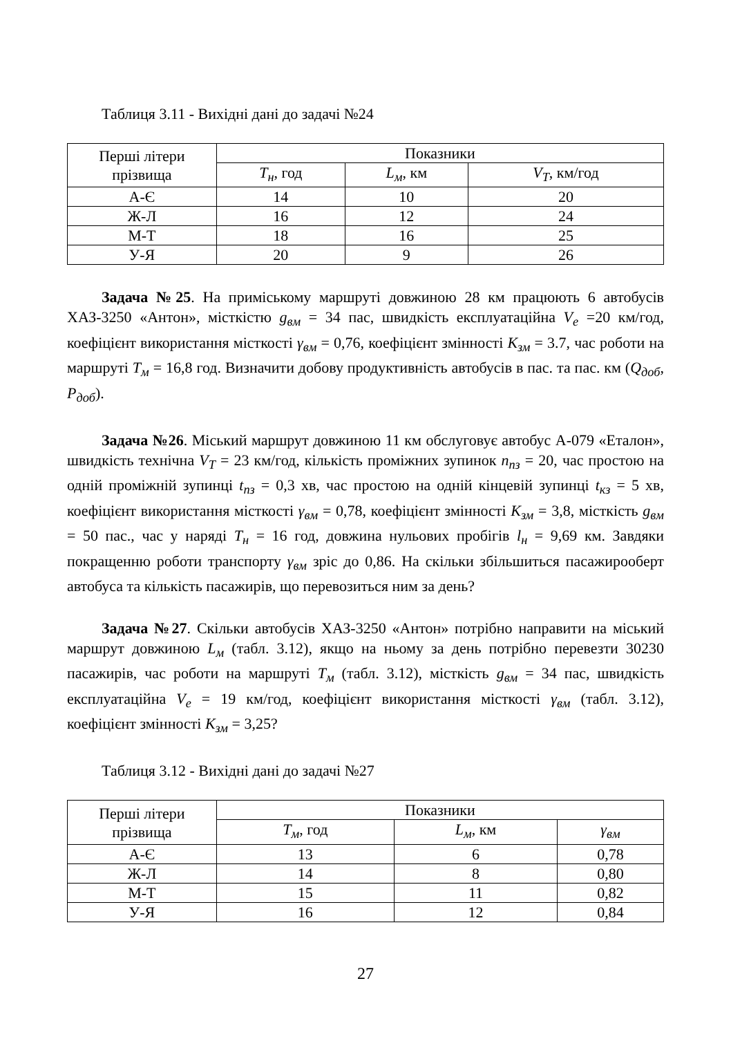Таблиця 3.11 - Вихідні дані до задачі №24
| Перші літери прізвища | Показники | | |
| --- | --- | --- | --- |
| | T<sub>н</sub> , год | L<sub>м</sub> , км | V<sub>T</sub> , км/год |
| А-Є | 14 | 10 | 20 |
| Ж-Л | 16 | 12 | 24 |
| М-Т | 18 | 16 | 25 |
| У-Я | 20 | 9 | 26 |
Задача №25. На приміському маршруті довжиною 28 км працюють 6 автобусів ХАЗ-3250 «Антон», місткістю g<sub>вм</sub> = 34 пас, швидкість експлуатаційна V<sub>e</sub> =20 км/год, коефіцієнт використання місткості γ<sub>вм</sub> = 0,76, коефіцієнт змінності К<sub>зм</sub> = 3.7, час роботи на маршруті Т<sub>м</sub> = 16,8 год. Визначити добову продуктивність автобусів в пас. та пас. км (Q<sub>доб</sub>, P<sub>доб</sub>).
Задача №26. Міський маршрут довжиною 11 км обслуговує автобус А-079 «Еталон», швидкість технічна V<sub>T</sub> = 23 км/год, кількість проміжних зупинок n<sub>пз</sub> = 20, час простою на одній проміжній зупинці t<sub>пз</sub> = 0,3 хв, час простою на одній кінцевій зупинці t<sub>кз</sub> = 5 хв, коефіцієнт використання місткості γ<sub>вм</sub> = 0,78, коефіцієнт змінності К<sub>зм</sub> = 3,8, місткість g<sub>вм</sub> = 50 пас., час у наряді Т<sub>н</sub> = 16 год, довжина нульових пробігів l<sub>н</sub> = 9,69 км. Завдяки покращенню роботи транспорту γ<sub>вм</sub> зріс до 0,86. На скільки збільшиться пасажирооберт автобуса та кількість пасажирів, що перевозиться ним за день?
Задача №27. Скільки автобусів ХАЗ-3250 «Антон» потрібно направити на міський маршрут довжиною L<sub>м</sub> (табл. 3.12), якщо на ньому за день потрібно перевезти 30230 пасажирів, час роботи на маршруті Т<sub>м</sub> (табл. 3.12), місткість g<sub>вм</sub> = 34 пас, швидкість експлуатаційна V<sub>e</sub> = 19 км/год, коефіцієнт використання місткості γ<sub>вм</sub> (табл. 3.12), коефіцієнт змінності К<sub>зм</sub> = 3,25?
Таблиця 3.12 - Вихідні дані до задачі №27
| Перші літери прізвища | Показники | | |
| --- | --- | --- | --- |
| | T<sub>м</sub> , год | L<sub>м</sub> , км | γ<sub>вм</sub> |
| А-Є | 13 | 6 | 0,78 |
| Ж-Л | 14 | 8 | 0,80 |
| М-Т | 15 | 11 | 0,82 |
| У-Я | 16 | 12 | 0,84 |
27